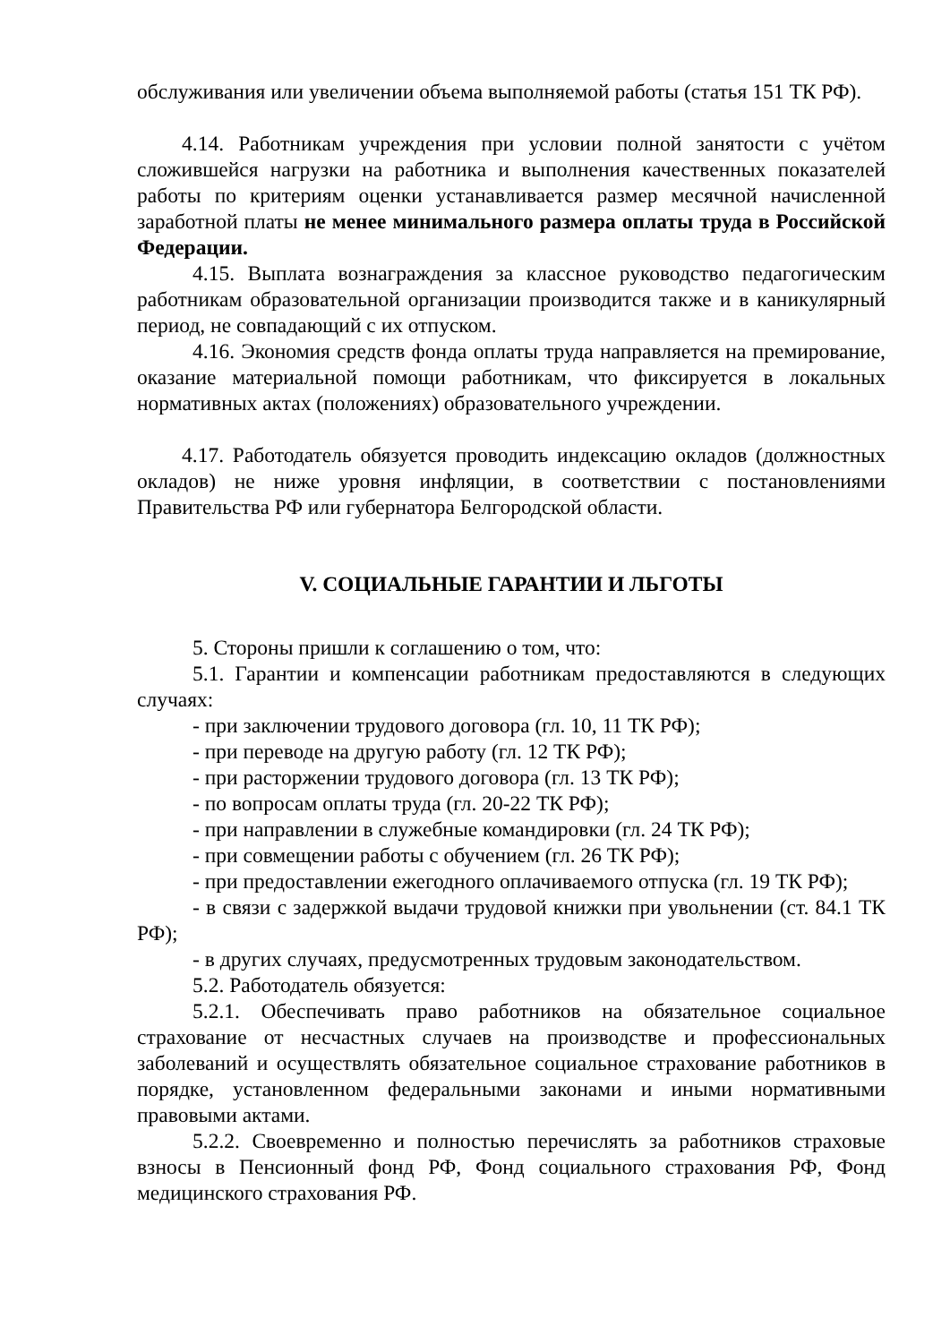обслуживания или увеличении объема выполняемой работы (статья 151 ТК РФ).
4.14. Работникам учреждения при условии полной занятости с учётом сложившейся нагрузки на работника и выполнения качественных показателей работы по критериям оценки устанавливается размер месячной начисленной заработной платы не менее минимального размера оплаты труда в Российской Федерации.
4.15. Выплата вознаграждения за классное руководство педагогическим работникам образовательной организации производится также и в каникулярный период, не совпадающий с их отпуском.
4.16. Экономия средств фонда оплаты труда направляется на премирование, оказание материальной помощи работникам, что фиксируется в локальных нормативных актах (положениях) образовательного учреждении.
4.17. Работодатель обязуется проводить индексацию окладов (должностных окладов) не ниже уровня инфляции, в соответствии с постановлениями Правительства РФ или губернатора Белгородской области.
V. СОЦИАЛЬНЫЕ ГАРАНТИИ И ЛЬГОТЫ
5. Стороны пришли к соглашению о том, что:
5.1. Гарантии и компенсации работникам предоставляются в следующих случаях:
- при заключении трудового договора (гл. 10, 11 ТК РФ);
- при переводе на другую работу (гл. 12 ТК РФ);
- при расторжении трудового договора (гл. 13 ТК РФ);
- по вопросам оплаты труда (гл. 20-22 ТК РФ);
- при направлении в служебные командировки (гл. 24 ТК РФ);
- при совмещении работы с обучением (гл. 26 ТК РФ);
- при предоставлении ежегодного оплачиваемого отпуска (гл. 19 ТК РФ);
- в связи с задержкой выдачи трудовой книжки при увольнении (ст. 84.1 ТК РФ);
- в других случаях, предусмотренных трудовым законодательством.
5.2. Работодатель обязуется:
5.2.1. Обеспечивать право работников на обязательное социальное страхование от несчастных случаев на производстве и профессиональных заболеваний и осуществлять обязательное социальное страхование работников в порядке, установленном федеральными законами и иными нормативными правовыми актами.
5.2.2. Своевременно и полностью перечислять за работников страховые взносы в Пенсионный фонд РФ, Фонд социального страхования РФ, Фонд медицинского страхования РФ.